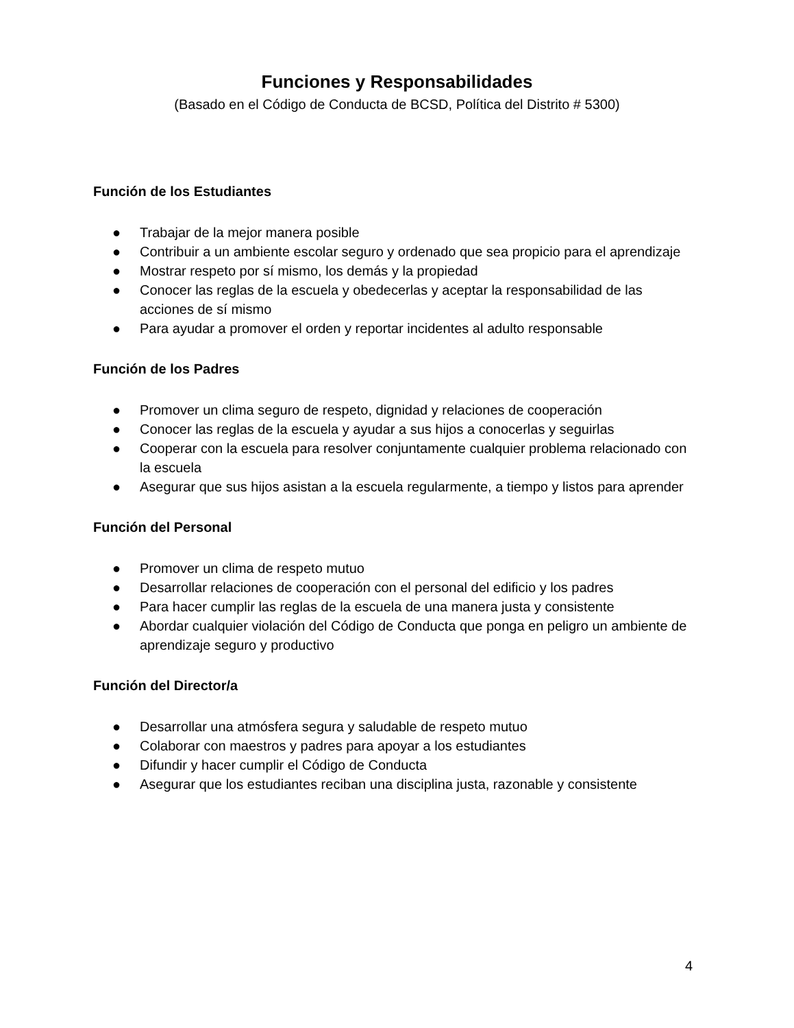Funciones y Responsabilidades
(Basado en el Código de Conducta de BCSD, Política del Distrito # 5300)
Función de los Estudiantes
● Trabajar de la mejor manera posible
● Contribuir a un ambiente escolar seguro y ordenado que sea propicio para el aprendizaje
● Mostrar respeto por sí mismo, los demás y la propiedad
● Conocer las reglas de la escuela y obedecerlas y aceptar la responsabilidad de las acciones de sí mismo
● Para ayudar a promover el orden y reportar incidentes al adulto responsable
Función de los Padres
● Promover un clima seguro de respeto, dignidad y relaciones de cooperación
● Conocer las reglas de la escuela y ayudar a sus hijos a conocerlas y seguirlas
● Cooperar con la escuela para resolver conjuntamente cualquier problema relacionado con la escuela
● Asegurar que sus hijos asistan a la escuela regularmente, a tiempo y listos para aprender
Función del Personal
● Promover un clima de respeto mutuo
● Desarrollar relaciones de cooperación con el personal del edificio y los padres
● Para hacer cumplir las reglas de la escuela de una manera justa y consistente
● Abordar cualquier violación del Código de Conducta que ponga en peligro un ambiente de aprendizaje seguro y productivo
Función del Director/a
● Desarrollar una atmósfera segura y saludable de respeto mutuo
● Colaborar con maestros y padres para apoyar a los estudiantes
● Difundir y hacer cumplir el Código de Conducta
● Asegurar que los estudiantes reciban una disciplina justa, razonable y consistente
4